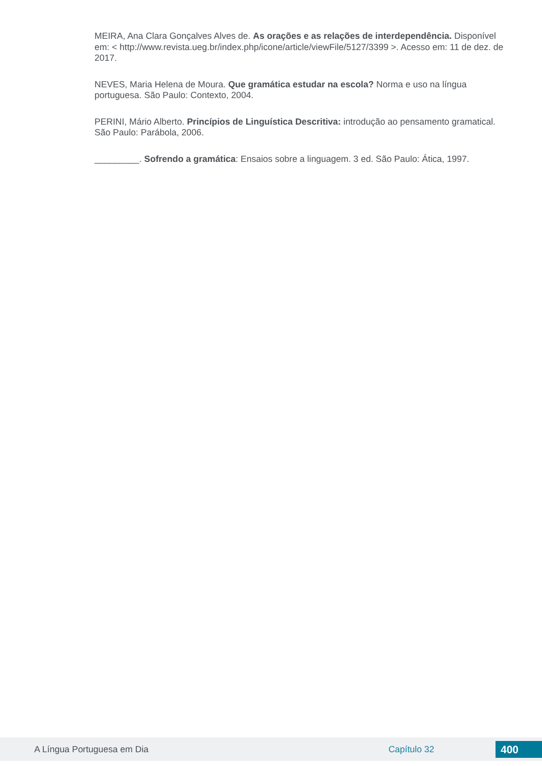MEIRA, Ana Clara Gonçalves Alves de. As orações e as relações de interdependência. Disponível em: < http://www.revista.ueg.br/index.php/icone/article/viewFile/5127/3399 >. Acesso em: 11 de dez. de 2017.
NEVES, Maria Helena de Moura. Que gramática estudar na escola? Norma e uso na língua portuguesa. São Paulo: Contexto, 2004.
PERINI, Mário Alberto. Princípios de Linguística Descritiva: introdução ao pensamento gramatical. São Paulo: Parábola, 2006.
_________. Sofrendo a gramática: Ensaios sobre a linguagem. 3 ed. São Paulo: Ática, 1997.
A Língua Portuguesa em Dia Capítulo 32 400